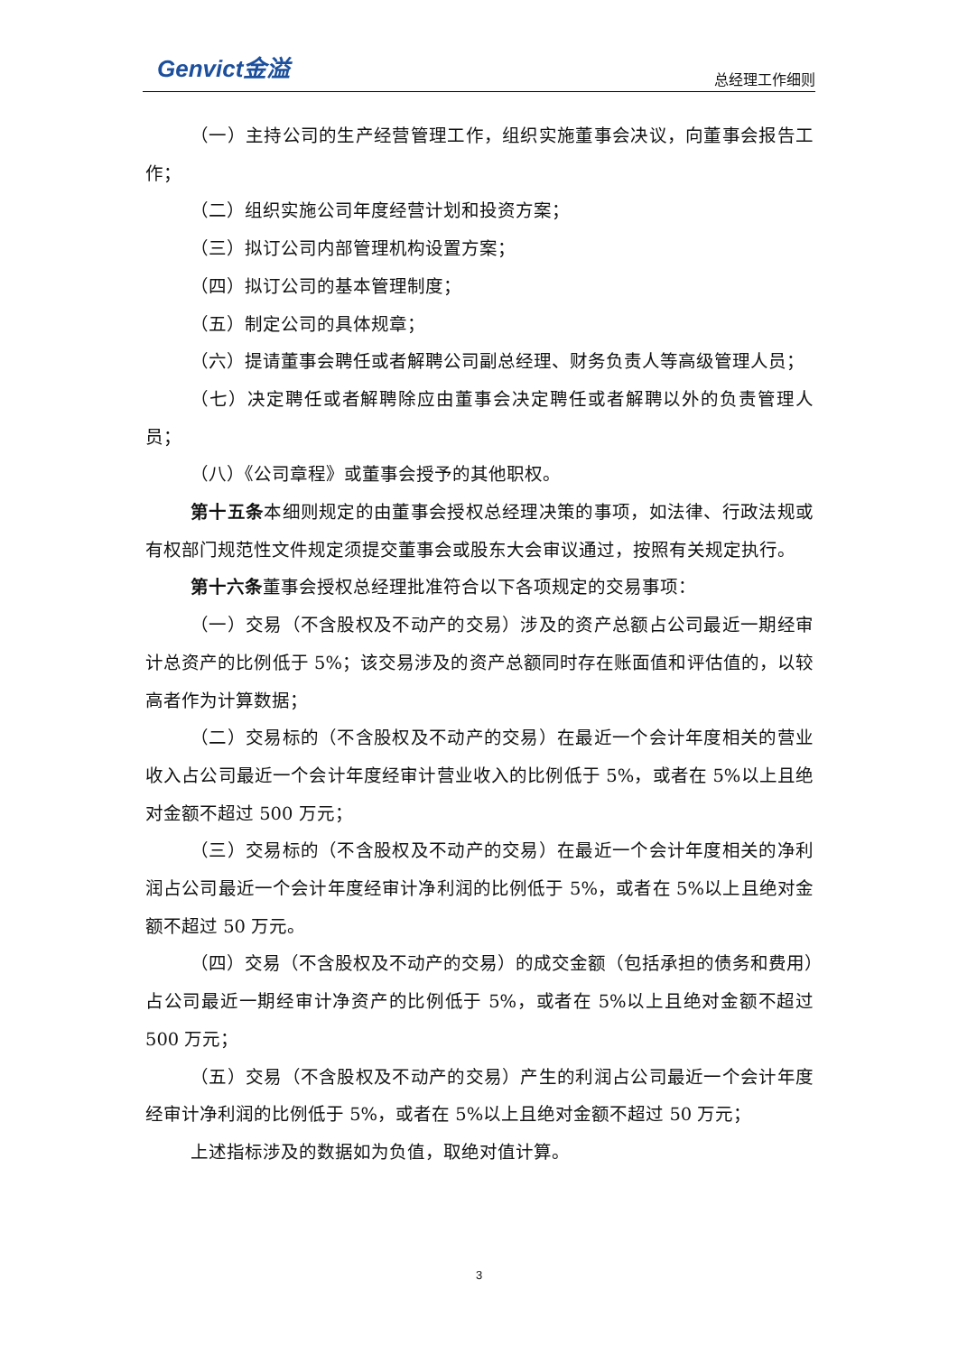Genvict金溢
总经理工作细则
（一）主持公司的生产经营管理工作，组织实施董事会决议，向董事会报告工作；
（二）组织实施公司年度经营计划和投资方案；
（三）拟订公司内部管理机构设置方案；
（四）拟订公司的基本管理制度；
（五）制定公司的具体规章；
（六）提请董事会聘任或者解聘公司副总经理、财务负责人等高级管理人员；
（七）决定聘任或者解聘除应由董事会决定聘任或者解聘以外的负责管理人员；
（八）《公司章程》或董事会授予的其他职权。
第十五条本细则规定的由董事会授权总经理决策的事项，如法律、行政法规或有权部门规范性文件规定须提交董事会或股东大会审议通过，按照有关规定执行。
第十六条董事会授权总经理批准符合以下各项规定的交易事项：
（一）交易（不含股权及不动产的交易）涉及的资产总额占公司最近一期经审计总资产的比例低于 5%；该交易涉及的资产总额同时存在账面值和评估值的，以较高者作为计算数据；
（二）交易标的（不含股权及不动产的交易）在最近一个会计年度相关的营业收入占公司最近一个会计年度经审计营业收入的比例低于 5%，或者在 5%以上且绝对金额不超过 500 万元；
（三）交易标的（不含股权及不动产的交易）在最近一个会计年度相关的净利润占公司最近一个会计年度经审计净利润的比例低于 5%，或者在 5%以上且绝对金额不超过 50 万元。
（四）交易（不含股权及不动产的交易）的成交金额（包括承担的债务和费用）占公司最近一期经审计净资产的比例低于 5%，或者在 5%以上且绝对金额不超过 500 万元；
（五）交易（不含股权及不动产的交易）产生的利润占公司最近一个会计年度经审计净利润的比例低于 5%，或者在 5%以上且绝对金额不超过 50 万元；
上述指标涉及的数据如为负值，取绝对值计算。
3